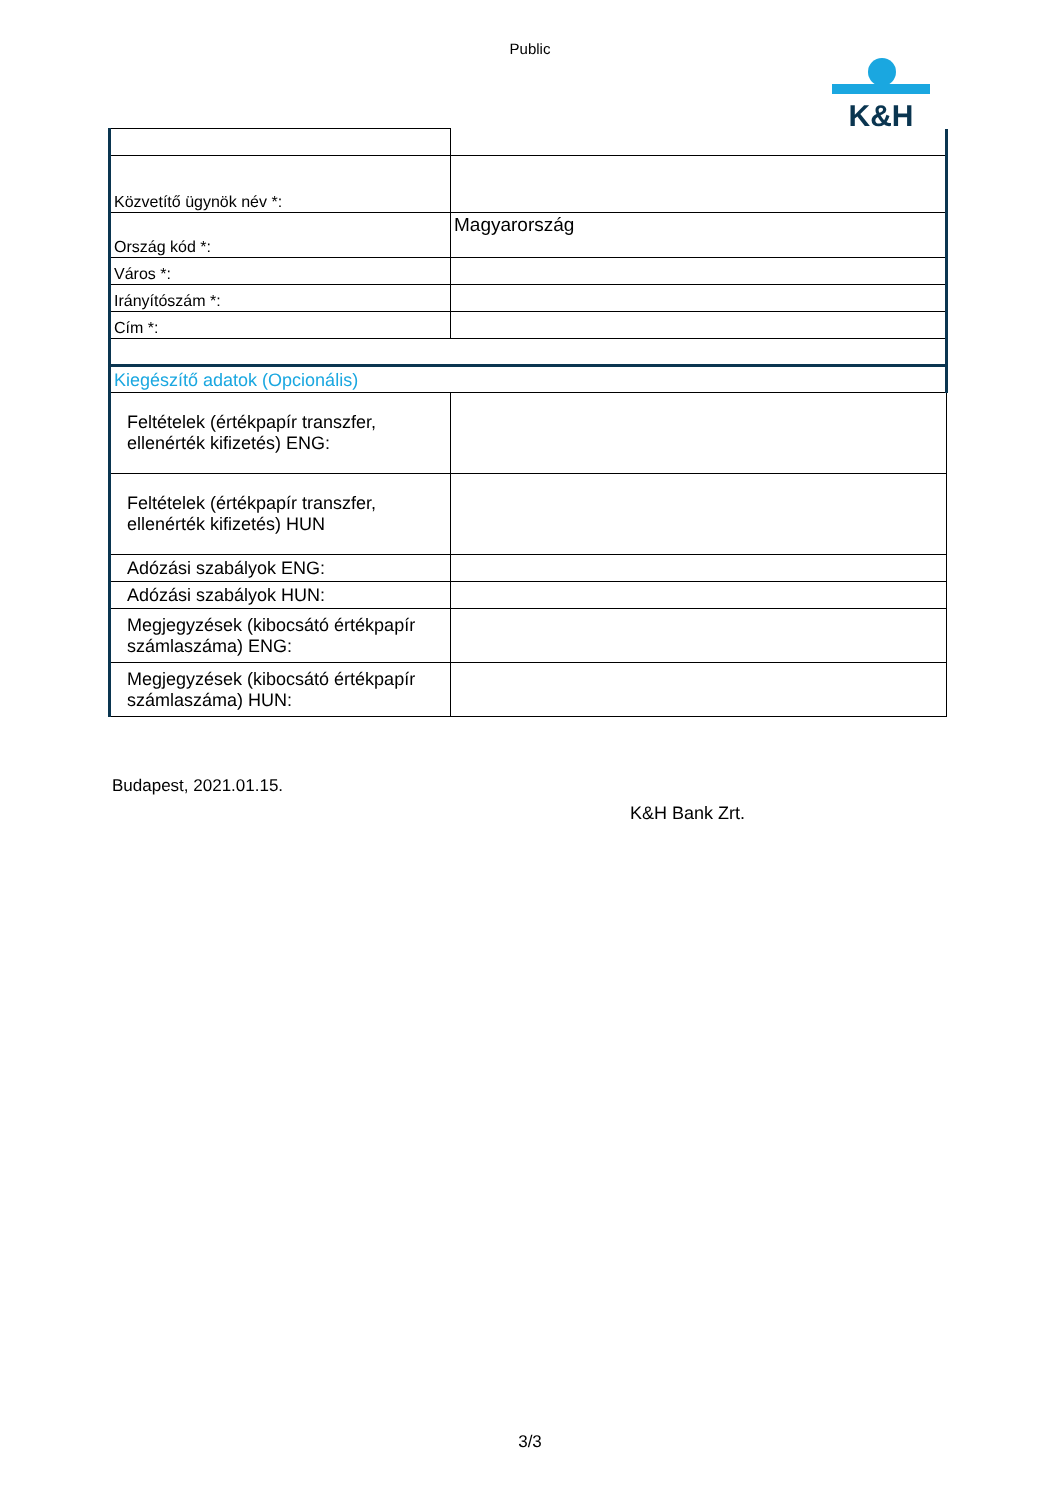Public
K&H
| Közvetítő ügynök név *: | |
| Ország kód *: | Magyarország |
| Város *: | |
| Irányítószám *: | |
| Cím *: | |
| Kiegészítő adatok (Opcionális) | |
| Feltételek (értékpapír transzfer, ellenérték kifizetés) ENG: | |
| Feltételek (értékpapír transzfer, ellenérték kifizetés) HUN | |
| Adózási szabályok ENG: | |
| Adózási szabályok HUN: | |
| Megjegyzések (kibocsátó értékpapír számlaszáma) ENG: | |
| Megjegyzések (kibocsátó értékpapír számlaszáma) HUN: | |
Budapest, 2021.01.15.
K&H Bank Zrt.
3/3